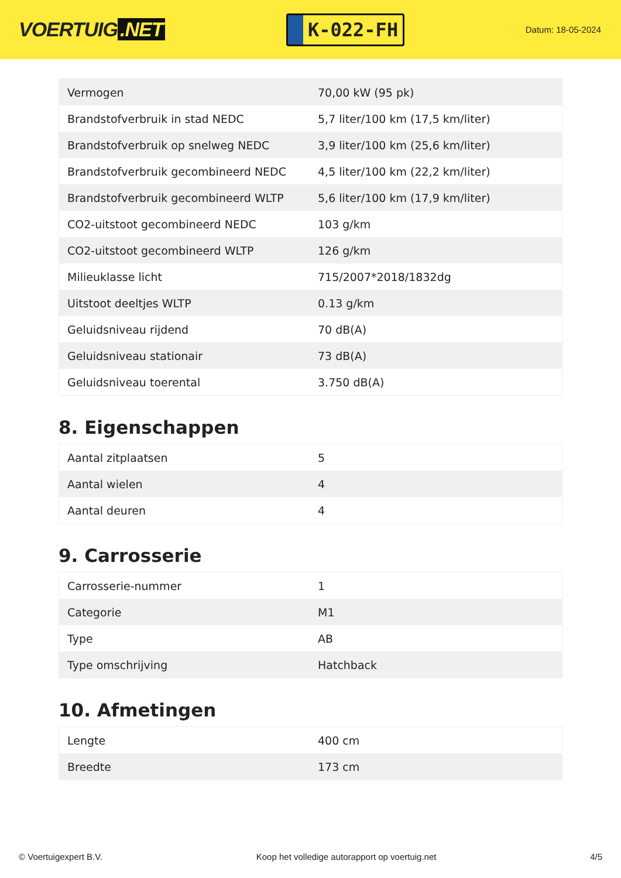VOERTUIG.NET
K-022-FH
Datum: 18-05-2024
| Vermogen | 70,00 kW (95 pk) |
| Brandstofverbruik in stad NEDC | 5,7 liter/100 km (17,5 km/liter) |
| Brandstofverbruik op snelweg NEDC | 3,9 liter/100 km (25,6 km/liter) |
| Brandstofverbruik gecombineerd NEDC | 4,5 liter/100 km (22,2 km/liter) |
| Brandstofverbruik gecombineerd WLTP | 5,6 liter/100 km (17,9 km/liter) |
| CO2-uitstoot gecombineerd NEDC | 103 g/km |
| CO2-uitstoot gecombineerd WLTP | 126 g/km |
| Milieuklasse licht | 715/2007*2018/1832dg |
| Uitstoot deeltjes WLTP | 0.13 g/km |
| Geluidsniveau rijdend | 70 dB(A) |
| Geluidsniveau stationair | 73 dB(A) |
| Geluidsniveau toerental | 3.750 dB(A) |
8. Eigenschappen
| Aantal zitplaatsen | 5 |
| Aantal wielen | 4 |
| Aantal deuren | 4 |
9. Carrosserie
| Carrosserie-nummer | 1 |
| Categorie | M1 |
| Type | AB |
| Type omschrijving | Hatchback |
10. Afmetingen
| Lengte | 400 cm |
| Breedte | 173 cm |
© Voertuigexpert B.V. Koop het volledige autorapport op voertuig.net 4/5